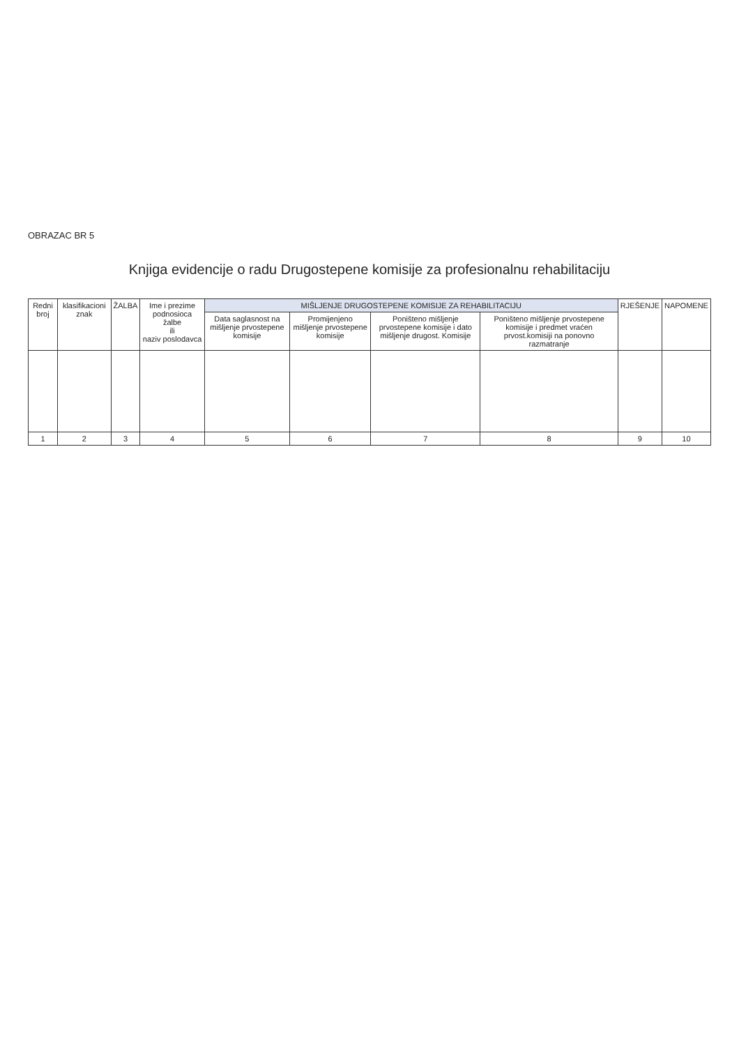OBRAZAC BR 5
Knjiga evidencije o radu Drugostepene komisije za profesionalnu rehabilitaciju
| Redni broj | klasifikacioni znak | ŽALBA | Ime i prezime podnosioca žalbe ili naziv poslodavca | MIŠLJENJE DRUGOSTEPENE KOMISIJE ZA REHABILITACIJU | | | | RJEŠENJE | NAPOMENE |
| --- | --- | --- | --- | --- | --- | --- | --- | --- | --- |
| | | | | Data saglasnost na mišljenje prvostepene komisije | Promijenjeno mišljenje prvostepene komisije | Poništeno mišljenje prvostepene komisije i dato mišljenje drugost. Komisije | Poništeno mišljenje prvostepene komisije i predmet vraćen prvost.komisiji na ponovno razmatranje | | |
| 1 | 2 | 3 | 4 | 5 | 6 | 7 | 8 | 9 | 10 |